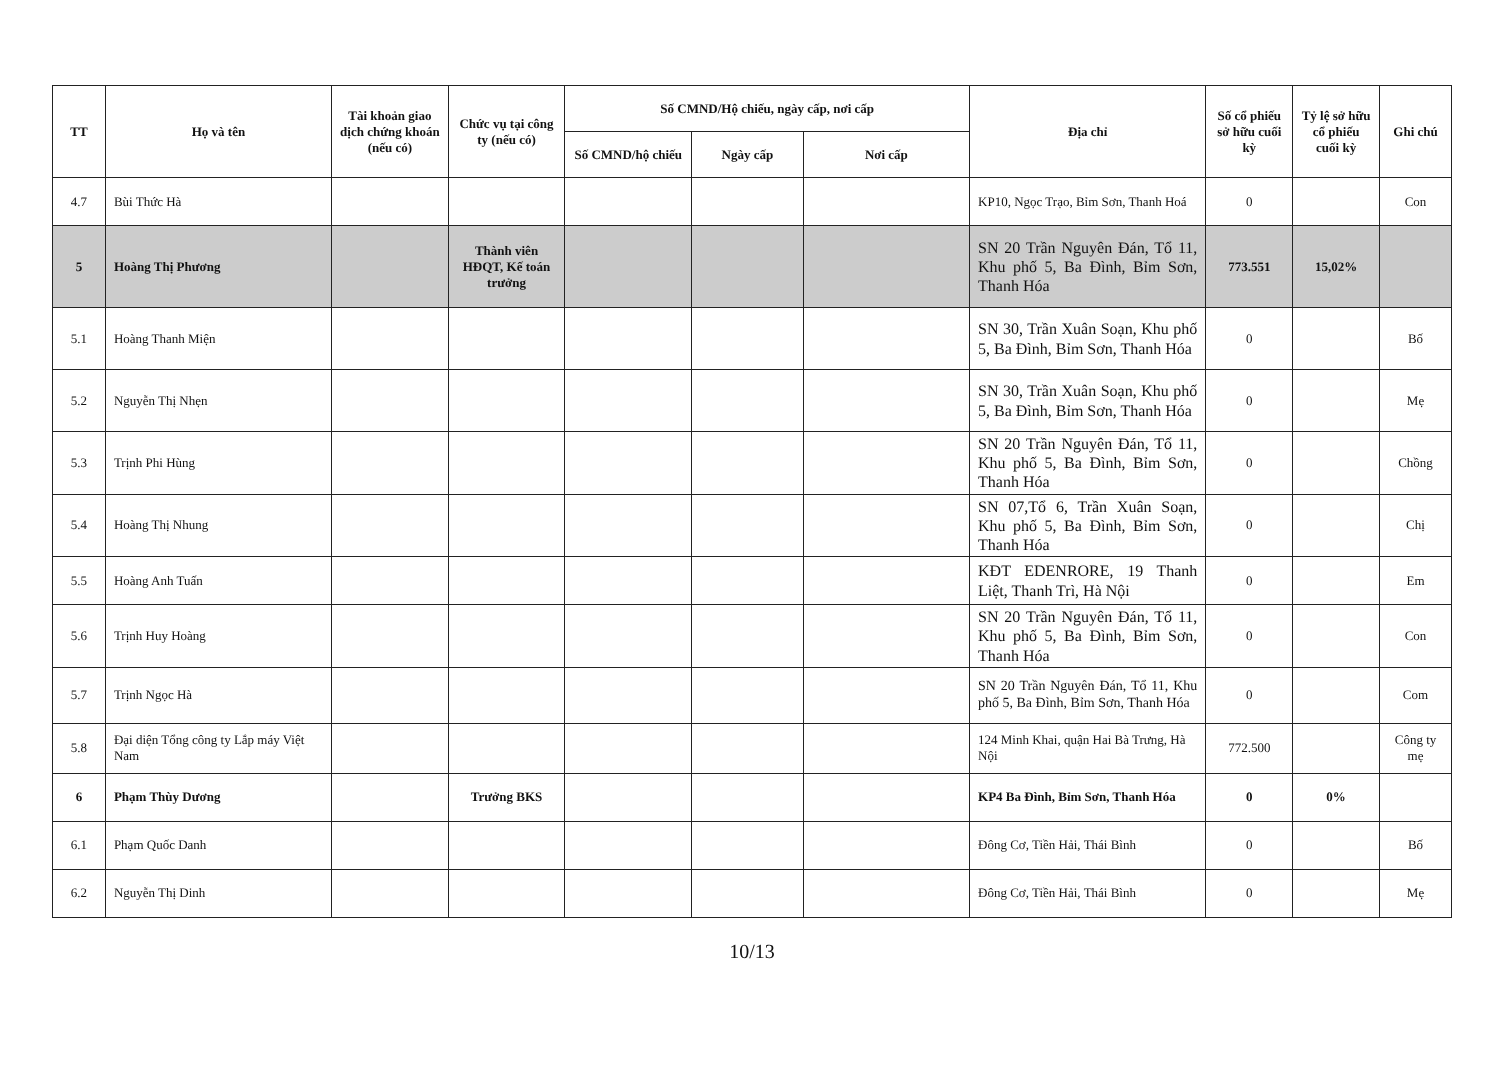| TT | Họ và tên | Tài khoản giao dịch chứng khoán (nếu có) | Chức vụ tại công ty (nếu có) | Số CMND/Hộ chiếu, ngày cấp, nơi cấp | | | Địa chỉ | Số cổ phiếu sở hữu cuối kỳ | Tỷ lệ sở hữu cổ phiếu cuối kỳ | Ghi chú |
| --- | --- | --- | --- | --- | --- | --- | --- | --- | --- | --- |
| | | | | Số CMND/hộ chiếu | Ngày cấp | Nơi cấp | | | | |
| 4.7 | Bùi Thức Hà | | | | | | KP10, Ngọc Trạo, Bỉm Sơn, Thanh Hoá | 0 | | Con |
| 5 | Hoàng Thị Phương | | Thành viên HĐQT, Kế toán trưởng | | | | SN 20 Trần Nguyên Đán, Tổ 11, Khu phố 5, Ba Đình, Bỉm Sơn, Thanh Hóa | 773.551 | 15,02% | |
| 5.1 | Hoàng Thanh Miện | | | | | | SN 30, Trần Xuân Soạn, Khu phố 5, Ba Đình, Bỉm Sơn, Thanh Hóa | 0 | | Bố |
| 5.2 | Nguyễn Thị Nhẹn | | | | | | SN 30, Trần Xuân Soạn, Khu phố 5, Ba Đình, Bỉm Sơn, Thanh Hóa | 0 | | Mẹ |
| 5.3 | Trịnh Phi Hùng | | | | | | SN 20 Trần Nguyên Đán, Tổ 11, Khu phố 5, Ba Đình, Bỉm Sơn, Thanh Hóa | 0 | | Chồng |
| 5.4 | Hoàng Thị Nhung | | | | | | SN 07,Tổ 6, Trần Xuân Soạn, Khu phố 5, Ba Đình, Bỉm Sơn, Thanh Hóa | 0 | | Chị |
| 5.5 | Hoàng Anh Tuấn | | | | | | KĐT EDENRORE, 19 Thanh Liệt, Thanh Trì, Hà Nội | 0 | | Em |
| 5.6 | Trịnh Huy Hoàng | | | | | | SN 20 Trần Nguyên Đán, Tổ 11, Khu phố 5, Ba Đình, Bỉm Sơn, Thanh Hóa | 0 | | Con |
| 5.7 | Trịnh Ngọc Hà | | | | | | SN 20 Trần Nguyên Đán, Tổ 11, Khu phố 5, Ba Đình, Bỉm Sơn, Thanh Hóa | 0 | | Com |
| 5.8 | Đại diện Tổng công ty Lắp máy Việt Nam | | | | | | 124 Minh Khai, quận Hai Bà Trưng, Hà Nội | 772.500 | | Công ty mẹ |
| 6 | Phạm Thùy Dương | | Trưởng BKS | | | | KP4 Ba Đình, Bỉm Sơn, Thanh Hóa | 0 | 0% | |
| 6.1 | Phạm Quốc Danh | | | | | | Đông Cơ, Tiền Hải, Thái Bình | 0 | | Bố |
| 6.2 | Nguyễn Thị Dinh | | | | | | Đông Cơ, Tiền Hải, Thái Bình | 0 | | Mẹ |
10/13